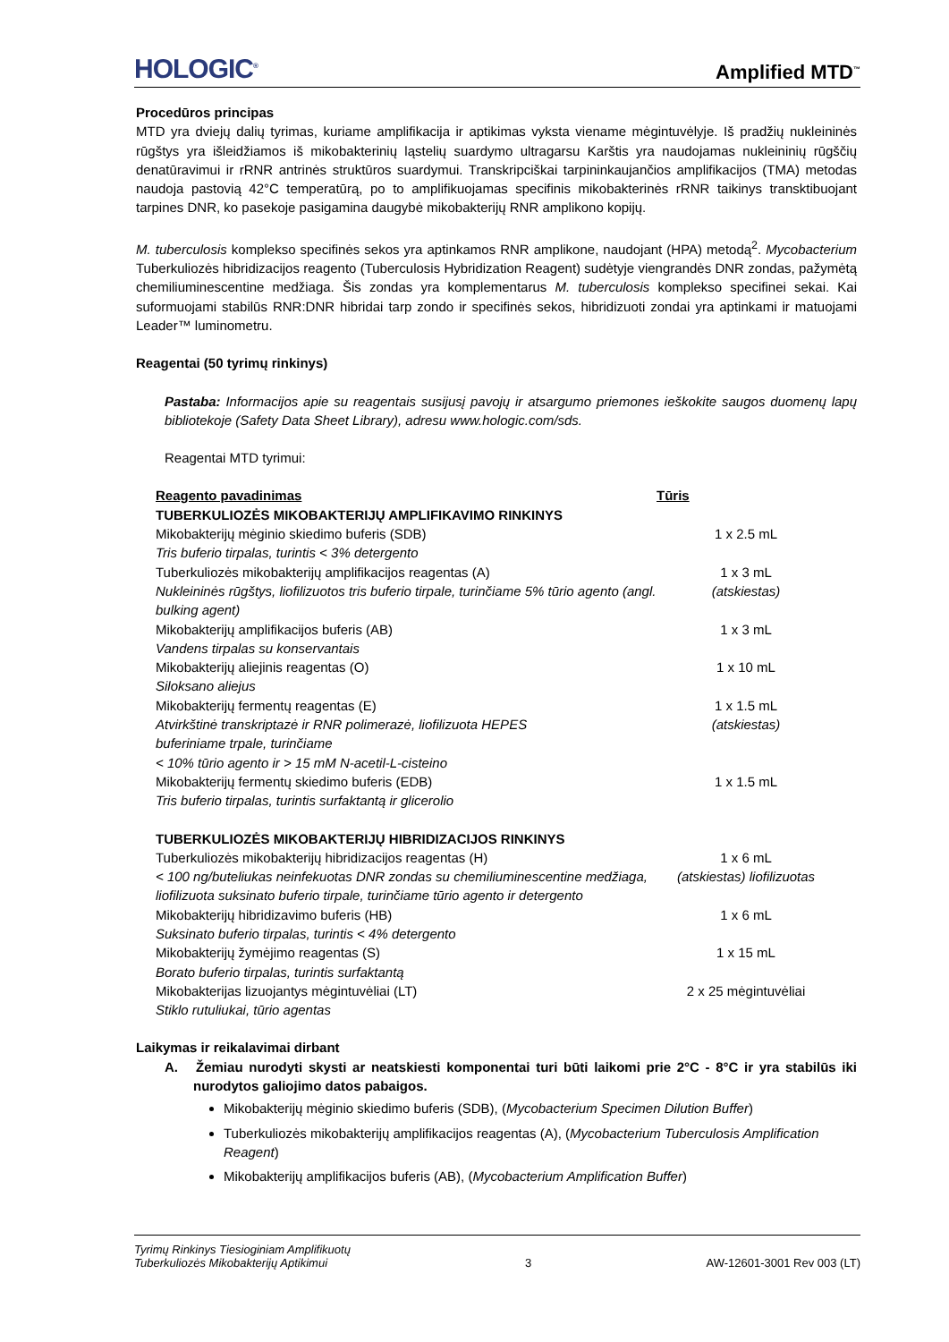HOLOGIC<sup>®</sup> Amplified MTD<sup>™</sup>
Procedūros principas
MTD yra dviejų dalių tyrimas, kuriame amplifikacija ir aptikimas vyksta viename mėgintuvėlyje. Iš pradžių nukleininės rūgštys yra išleidžiamos iš mikobakterinių ląstelių suardymo ultragarsu Karštis yra naudojamas nukleininių rūgščių denatūravimui ir rRNR antrinės struktūros suardymui. Transkripciškai tarpininkaujančios amplifikacijos (TMA) metodas naudoja pastovią 42°C temperatūrą, po to amplifikuojamas specifinis mikobakterinės rRNR taikinys transktibuojant tarpines DNR, ko pasekoje pasigamina daugybė mikobakterijų RNR amplikono kopijų.
M. tuberculosis komplekso specifinės sekos yra aptinkamos RNR amplikone, naudojant (HPA) metodą<sup>2</sup>. Mycobacterium Tuberkuliozės hibridizacijos reagento (Tuberculosis Hybridization Reagent) sudėtyje viengrandės DNR zondas, pažymėtą chemiliuminescentine medžiaga. Šis zondas yra komplementarus M. tuberculosis komplekso specifinei sekai. Kai suformuojami stabilūs RNR:DNR hibridai tarp zondo ir specifinės sekos, hibridizuoti zondai yra aptinkami ir matuojami Leader™ luminometru.
Reagentai (50 tyrimų rinkinys)
Pastaba: Informacijos apie su reagentais susijusį pavojų ir atsargumo priemones ieškokite saugos duomenų lapų bibliotekoje (Safety Data Sheet Library), adresu www.hologic.com/sds.
Reagentai MTD tyrimui:
| Reagento pavadinimas | Tūris |
| --- | --- |
| TUBERKULIOZĖS MIKOBAKTERIJŲ AMPLIFIKAVIMO RINKINYS | |
| Mikobakterijų mėginio skiedimo buferis (SDB) Tris buferio tirpalas, turintis < 3% detergento | 1 x 2.5 mL |
| Tuberkuliozės mikobakterijų amplifikacijos reagentas (A) Nukleininės rūgštys, liofilizuotos tris buferio tirpale, turinčiame 5% tūrio agento (angl. bulking agent) | 1 x 3 mL (atskiestas) |
| Mikobakterijų amplifikacijos buferis (AB) Vandens tirpalas su konservantais | 1 x 3 mL |
| Mikobakterijų aliejinis reagentas (O) Siloksano aliejus | 1 x 10 mL |
| Mikobakterijų fermentų reagentas (E) Atvirkštinė transkriptazė ir RNR polimerazė, liofilizuota HEPES buferiniame trpale, turinčiame < 10% tūrio agento ir > 15 mM N-acetil-L-cisteino | 1 x 1.5 mL (atskiestas) |
| Mikobakterijų fermentų skiedimo buferis (EDB) Tris buferio tirpalas, turintis surfaktantą ir glicerolio | 1 x 1.5 mL |
| TUBERKULIOZĖS MIKOBAKTERIJŲ HIBRIDIZACIJOS RINKINYS | |
| Tuberkuliozės mikobakterijų hibridizacijos reagentas (H) < 100 ng/buteliukas neinfekuotas DNR zondas su chemiliuminescentine medžiaga, liofilizuota suksinato buferio tirpale, turinčiame tūrio agento ir detergento | 1 x 6 mL (atskiestas) liofilizuotas |
| Mikobakterijų hibridizavimo buferis (HB) Suksinato buferio tirpalas, turintis < 4% detergento | 1 x 6 mL |
| Mikobakterijų žymėjimo reagentas (S) Borato buferio tirpalas, turintis surfaktantą | 1 x 15 mL |
| Mikobakterijas lizuojantys mėgintuvėliai (LT) Stiklo rutuliukai, tūrio agentas | 2 x 25 mėgintuvėliai |
Laikymas ir reikalavimai dirbant
A. Žemiau nurodyti skysti ar neatskiesti komponentai turi būti laikomi prie 2°C - 8°C ir yra stabilūs iki nurodytos galiojimo datos pabaigos.
Mikobakterijų mėginio skiedimo buferis (SDB), (Mycobacterium Specimen Dilution Buffer)
Tuberkuliozės mikobakterijų amplifikacijos reagentas (A), (Mycobacterium Tuberculosis Amplification Reagent)
Mikobakterijų amplifikacijos buferis (AB), (Mycobacterium Amplification Buffer)
Tyrimų Rinkinys Tiesioginiam Amplifikuotų
Tuberkuliozės Mikobakterijų Aptikimui 3 AW-12601-3001 Rev 003 (LT)